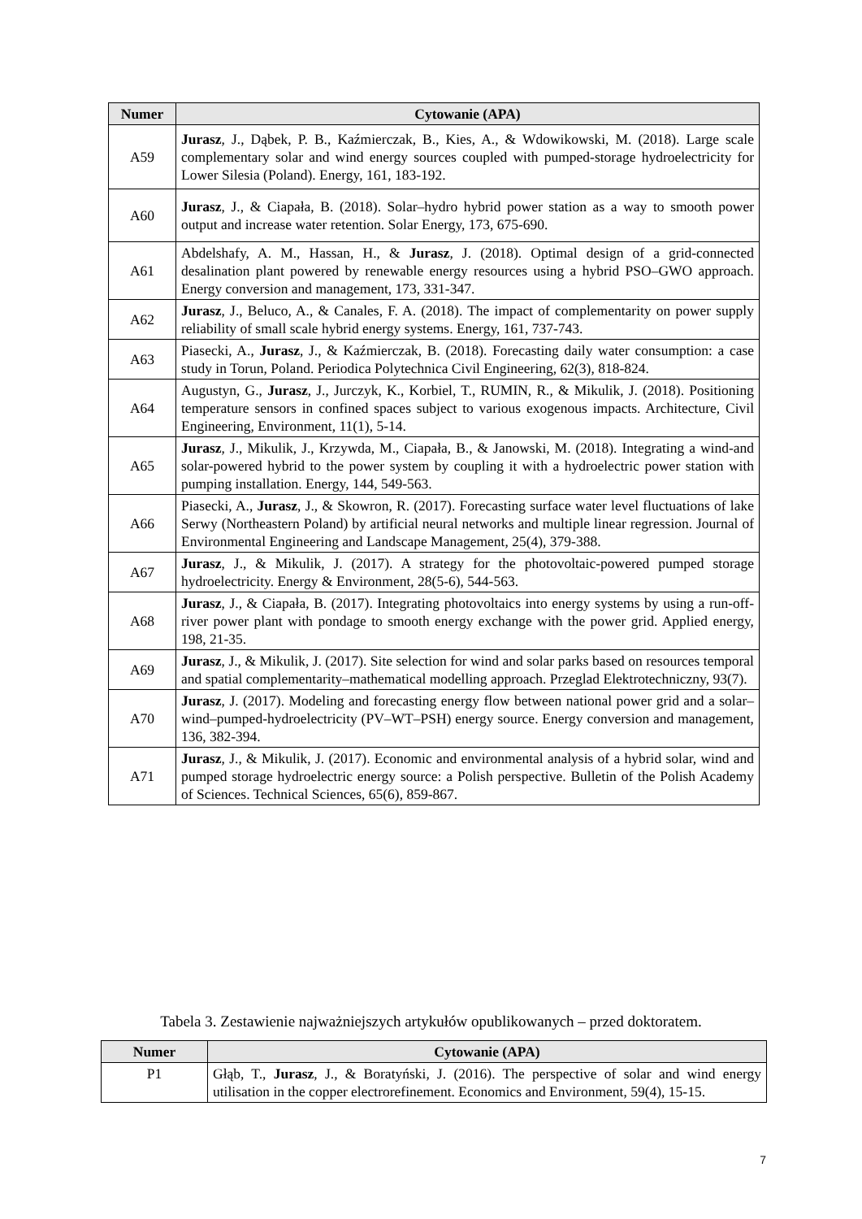| Numer | Cytowanie (APA) |
| --- | --- |
| A59 | Jurasz , J., Dąbek, P. B., Kaźmierczak, B., Kies, A., & Wdowikowski, M. (2018). Large scale complementary solar and wind energy sources coupled with pumped-storage hydroelectricity for Lower Silesia (Poland). Energy, 161, 183-192. |
| A60 | Jurasz , J., & Ciapała, B. (2018). Solar–hydro hybrid power station as a way to smooth power output and increase water retention. Solar Energy, 173, 675-690. |
| A61 | Abdelshafy, A. M., Hassan, H., & Jurasz , J. (2018). Optimal design of a grid-connected desalination plant powered by renewable energy resources using a hybrid PSO–GWO approach. Energy conversion and management, 173, 331-347. |
| A62 | Jurasz , J., Beluco, A., & Canales, F. A. (2018). The impact of complementarity on power supply reliability of small scale hybrid energy systems. Energy, 161, 737-743. |
| A63 | Piasecki, A., Jurasz , J., & Kaźmierczak, B. (2018). Forecasting daily water consumption: a case study in Torun, Poland. Periodica Polytechnica Civil Engineering, 62(3), 818-824. |
| A64 | Augustyn, G., Jurasz , J., Jurczyk, K., Korbiel, T., RUMIN, R., & Mikulik, J. (2018). Positioning temperature sensors in confined spaces subject to various exogenous impacts. Architecture, Civil Engineering, Environment, 11(1), 5-14. |
| A65 | Jurasz , J., Mikulik, J., Krzywda, M., Ciapała, B., & Janowski, M. (2018). Integrating a wind-and solar-powered hybrid to the power system by coupling it with a hydroelectric power station with pumping installation. Energy, 144, 549-563. |
| A66 | Piasecki, A., Jurasz , J., & Skowron, R. (2017). Forecasting surface water level fluctuations of lake Serwy (Northeastern Poland) by artificial neural networks and multiple linear regression. Journal of Environmental Engineering and Landscape Management, 25(4), 379-388. |
| A67 | Jurasz , J., & Mikulik, J. (2017). A strategy for the photovoltaic-powered pumped storage hydroelectricity. Energy & Environment, 28(5-6), 544-563. |
| A68 | Jurasz , J., & Ciapała, B. (2017). Integrating photovoltaics into energy systems by using a run-off-river power plant with pondage to smooth energy exchange with the power grid. Applied energy, 198, 21-35. |
| A69 | Jurasz , J., & Mikulik, J. (2017). Site selection for wind and solar parks based on resources temporal and spatial complementarity–mathematical modelling approach. Przeglad Elektrotechniczny, 93(7). |
| A70 | Jurasz , J. (2017). Modeling and forecasting energy flow between national power grid and a solar–wind–pumped-hydroelectricity (PV–WT–PSH) energy source. Energy conversion and management, 136, 382-394. |
| A71 | Jurasz , J., & Mikulik, J. (2017). Economic and environmental analysis of a hybrid solar, wind and pumped storage hydroelectric energy source: a Polish perspective. Bulletin of the Polish Academy of Sciences. Technical Sciences, 65(6), 859-867. |
Tabela 3. Zestawienie najważniejszych artykułów opublikowanych – przed doktoratem.
| Numer | Cytowanie (APA) |
| --- | --- |
| P1 | Głąb, T., Jurasz , J., & Boratyński, J. (2016). The perspective of solar and wind energy utilisation in the copper electrorefinement. Economics and Environment, 59(4), 15-15. |
7